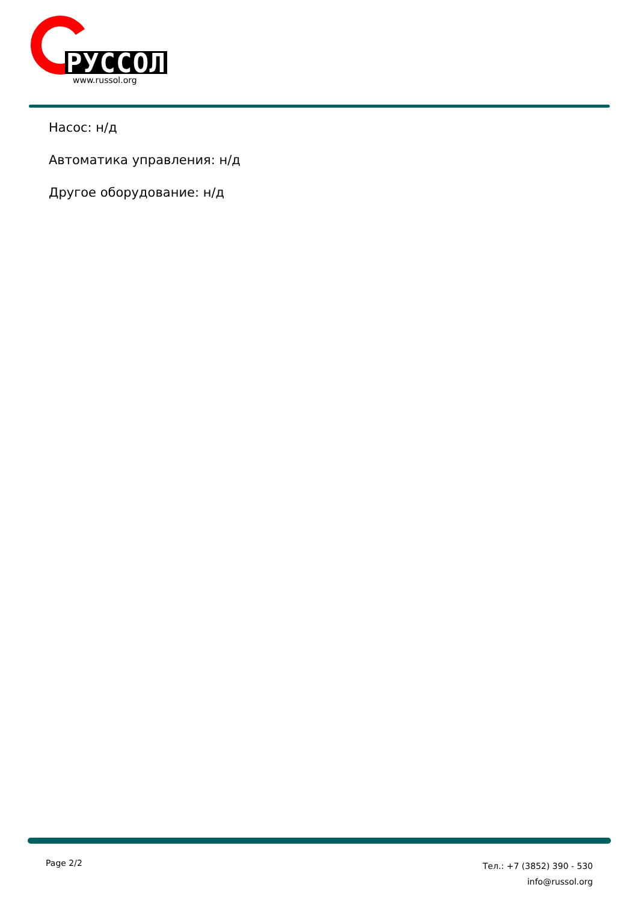РУССОЛ
www.russol.org
Насос: н/д
Автоматика управления: н/д
Другое оборудование: н/д
Page 2/2
Тел.: +7 (3852) 390 - 530
info@russol.org